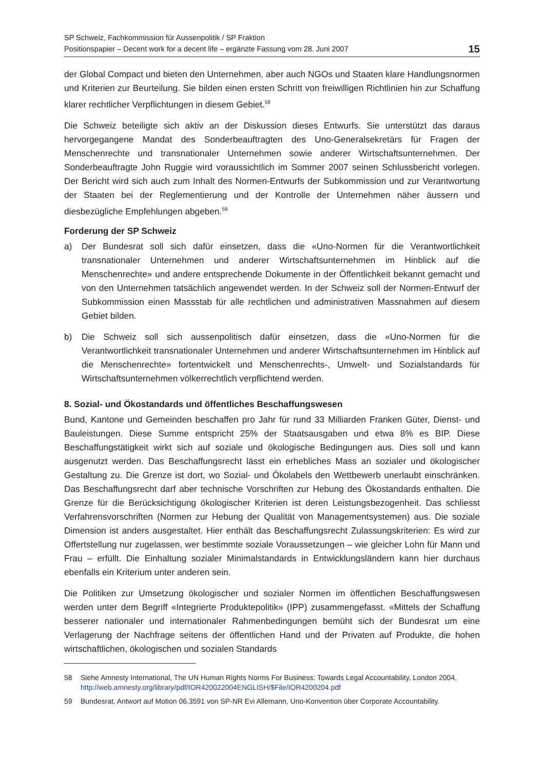SP Schweiz, Fachkommission für Aussenpolitik / SP Fraktion
Positionspapier – Decent work for a decent life – ergänzte Fassung vom 28. Juni 2007
15
der Global Compact und bieten den Unternehmen, aber auch NGOs und Staaten klare Handlungsnormen und Kriterien zur Beurteilung. Sie bilden einen ersten Schritt von freiwilligen Richtlinien hin zur Schaffung klarer rechtlicher Verpflichtungen in diesem Gebiet.<sup>58</sup>
Die Schweiz beteiligte sich aktiv an der Diskussion dieses Entwurfs. Sie unterstützt das daraus hervorgegangene Mandat des Sonderbeauftragten des Uno-Generalsekretärs für Fragen der Menschenrechte und transnationaler Unternehmen sowie anderer Wirtschaftsunternehmen. Der Sonderbeauftragte John Ruggie wird voraussichtlich im Sommer 2007 seinen Schlussbericht vorlegen. Der Bericht wird sich auch zum Inhalt des Normen-Entwurfs der Subkommission und zur Verantwortung der Staaten bei der Reglementierung und der Kontrolle der Unternehmen näher äussern und diesbezügliche Empfehlungen abgeben.<sup>59</sup>
Forderung der SP Schweiz
a) Der Bundesrat soll sich dafür einsetzen, dass die «Uno-Normen für die Verantwortlichkeit transnationaler Unternehmen und anderer Wirtschaftsunternehmen im Hinblick auf die Menschenrechte» und andere entsprechende Dokumente in der Öffentlichkeit bekannt gemacht und von den Unternehmen tatsächlich angewendet werden. In der Schweiz soll der Normen-Entwurf der Subkommission einen Massstab für alle rechtlichen und administrativen Massnahmen auf diesem Gebiet bilden.
b) Die Schweiz soll sich aussenpolitisch dafür einsetzen, dass die «Uno-Normen für die Verantwortlichkeit transnationaler Unternehmen und anderer Wirtschaftsunternehmen im Hinblick auf die Menschenrechte» fortentwickelt und Menschenrechts-, Umwelt- und Sozialstandards für Wirtschaftsunternehmen völkerrechtlich verpflichtend werden.
8. Sozial- und Ökostandards und öffentliches Beschaffungswesen
Bund, Kantone und Gemeinden beschaffen pro Jahr für rund 33 Milliarden Franken Güter, Dienst- und Bauleistungen. Diese Summe entspricht 25% der Staatsausgaben und etwa 8% es BIP. Diese Beschaffungstätigkeit wirkt sich auf soziale und ökologische Bedingungen aus. Dies soll und kann ausgenutzt werden. Das Beschaffungsrecht lässt ein erhebliches Mass an sozialer und ökologischer Gestaltung zu. Die Grenze ist dort, wo Sozial- und Ökolabels den Wettbewerb unerlaubt einschränken. Das Beschaffungsrecht darf aber technische Vorschriften zur Hebung des Ökostandards enthalten. Die Grenze für die Berücksichtigung ökologischer Kriterien ist deren Leistungsbezogenheit. Das schliesst Verfahrensvorschriften (Normen zur Hebung der Qualität von Managementsystemen) aus. Die soziale Dimension ist anders ausgestaltet. Hier enthält das Beschaffungsrecht Zulassungskriterien: Es wird zur Offertstellung nur zugelassen, wer bestimmte soziale Voraussetzungen – wie gleicher Lohn für Mann und Frau – erfüllt. Die Einhaltung sozialer Minimalstandards in Entwicklungsländern kann hier durchaus ebenfalls ein Kriterium unter anderen sein.
Die Politiken zur Umsetzung ökologischer und sozialer Normen im öffentlichen Beschaffungswesen werden unter dem Begriff «Integrierte Produktepolitik» (IPP) zusammengefasst. «Mittels der Schaffung besserer nationaler und internationaler Rahmenbedingungen bemüht sich der Bundesrat um eine Verlagerung der Nachfrage seitens der öffentlichen Hand und der Privaten auf Produkte, die hohen wirtschaftlichen, ökologischen und sozialen Standards
58 Siehe Amnesty International, The UN Human Rights Norms For Business: Towards Legal Accountability, London 2004, http://web.amnesty.org/library/pdf/IOR420022004ENGLISH/$File/IOR4200204.pdf
59 Bundesrat, Antwort auf Motion 06.3591 von SP-NR Evi Allemann, Uno-Konvention über Corporate Accountability.